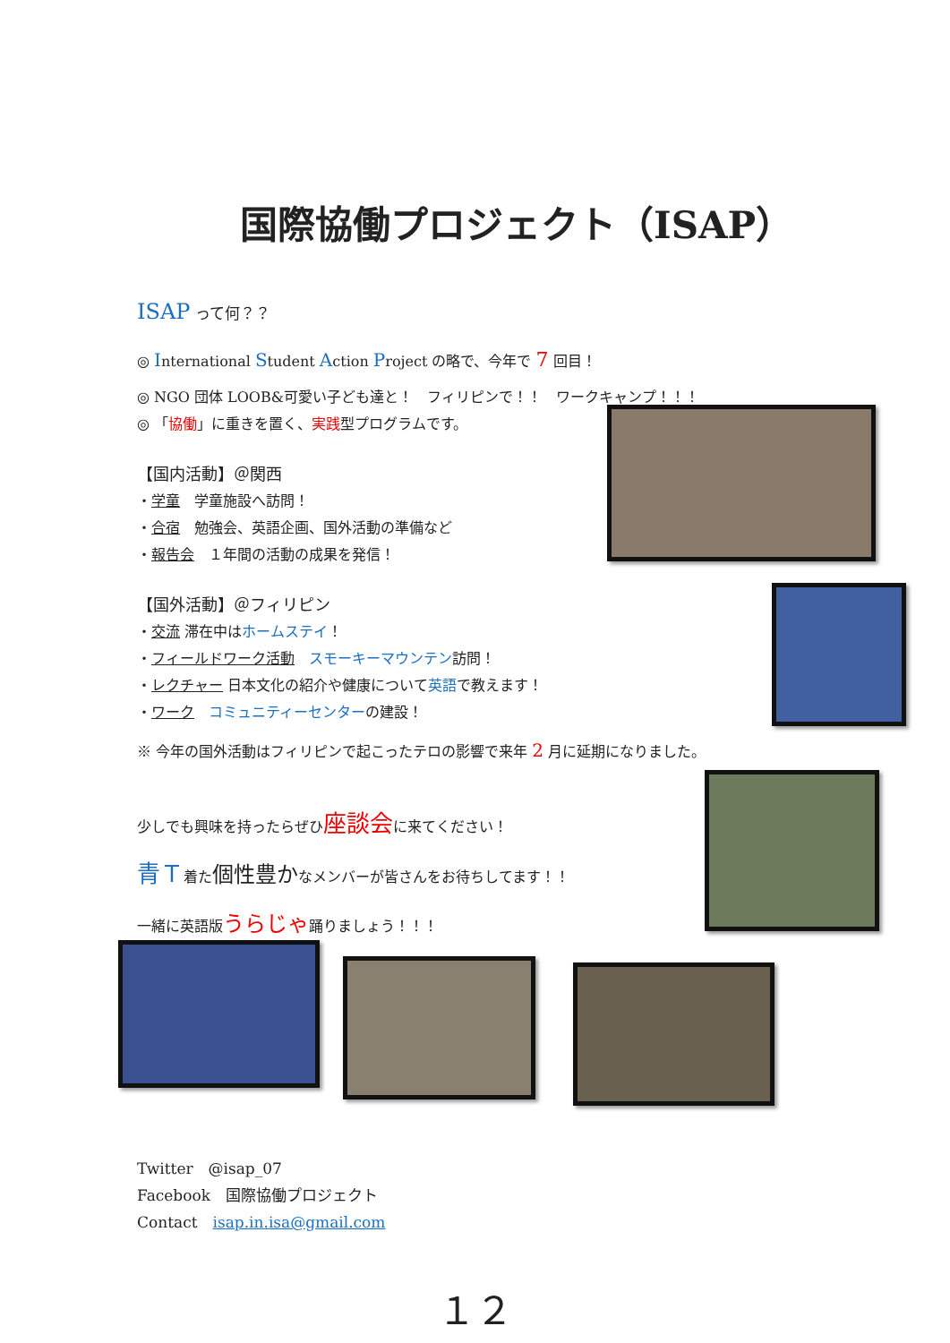国際協働プロジェクト（ISAP）
ISAP って何？？
◎ International Student Action Project の略で、今年で 7 回目！
◎ NGO 団体 LOOB&可愛い子ども達と！　フィリピンで！！　ワークキャンプ！！！
◎ 「協働」に重きを置く、実践型プログラムです。
【国内活動】＠関西
・学童　学童施設へ訪問！
・合宿　勉強会、英語企画、国外活動の準備など
・報告会　１年間の活動の成果を発信！
【国外活動】＠フィリピン
・交流 滞在中はホームステイ！
・フィールドワーク活動　スモーキーマウンテン訪問！
・レクチャー 日本文化の紹介や健康について英語で教えます！
・ワーク　コミュニティーセンターの建設！
※ 今年の国外活動はフィリピンで起こったテロの影響で来年 2 月に延期になりました。
少しでも興味を持ったらぜひ座談会に来てください！
青Ｔ着た個性豊かなメンバーが皆さんをお待ちしてます！！
一緒に英語版うらじゃ踊りましょう！！！
Twitter　@isap_07
Facebook　国際協働プロジェクト
Contact　isap.in.isa@gmail.com
１２